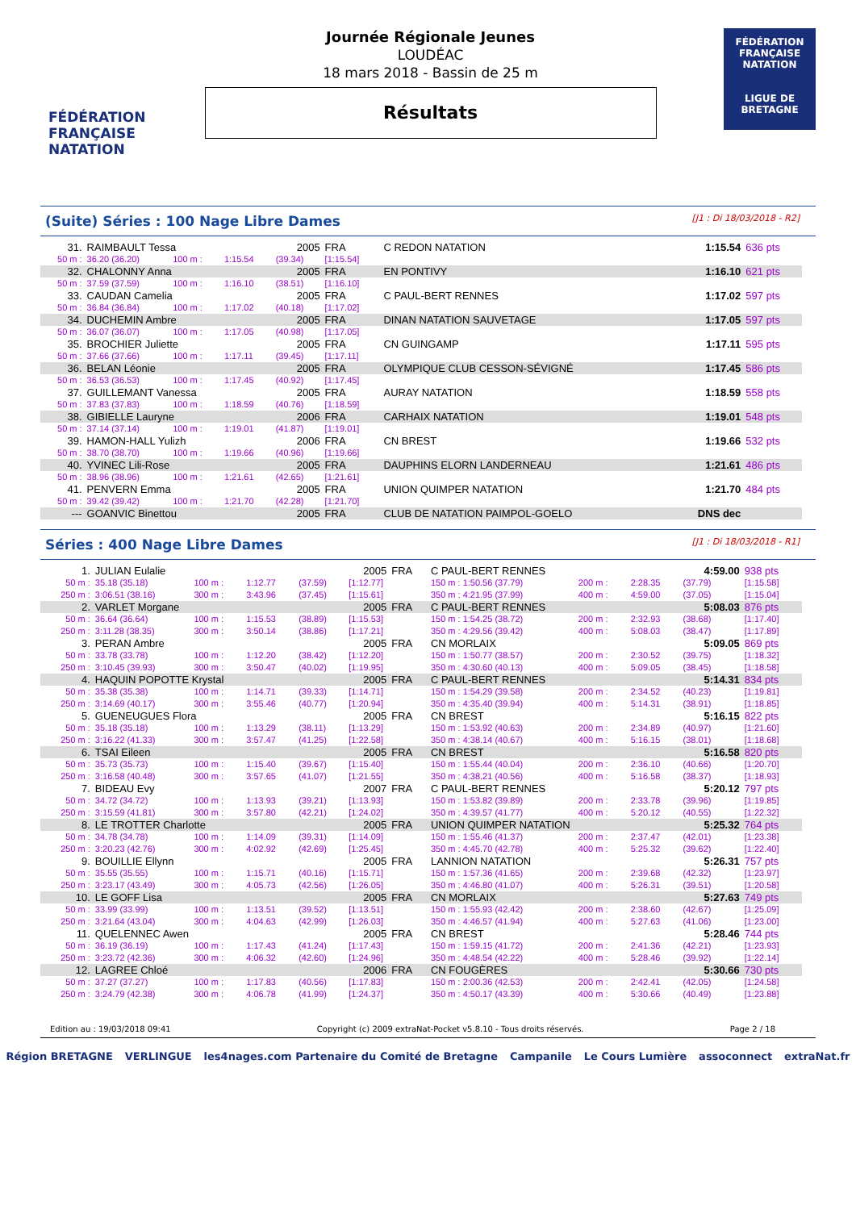FÉDÉRATION FRANÇAISE NATATION
Journée Régionale Jeunes
LOUDÉAC
18 mars 2018 - Bassin de 25 m
Résultats
FÉDÉRATION FRANÇAISE NATATION
LIGUE DE BRETAGNE
(Suite) Séries : 100 Nage Libre Dames [J1 : Di 18/03/2018 - R2]
| 31. | RAIMBAULT Tessa | | | 2005 | FRA | C REDON NATATION | 1:15.54 | 636 pts |
| 50 m : | 36.20 (36.20) | 100 m : | 1:15.54 | (39.34) | [1:15.54] | | | |
| 32. | CHALONNY Anna | | | 2005 | FRA | EN PONTIVY | 1:16.10 | 621 pts |
| 50 m : | 37.59 (37.59) | 100 m : | 1:16.10 | (38.51) | [1:16.10] | | | |
| 33. | CAUDAN Camelia | | | 2005 | FRA | C PAUL-BERT RENNES | 1:17.02 | 597 pts |
| 50 m : | 36.84 (36.84) | 100 m : | 1:17.02 | (40.18) | [1:17.02] | | | |
| 34. | DUCHEMIN Ambre | | | 2005 | FRA | DINAN NATATION SAUVETAGE | 1:17.05 | 597 pts |
| 50 m : | 36.07 (36.07) | 100 m : | 1:17.05 | (40.98) | [1:17.05] | | | |
| 35. | BROCHIER Juliette | | | 2005 | FRA | CN GUINGAMP | 1:17.11 | 595 pts |
| 50 m : | 37.66 (37.66) | 100 m : | 1:17.11 | (39.45) | [1:17.11] | | | |
| 36. | BELAN Léonie | | | 2005 | FRA | OLYMPIQUE CLUB CESSON-SÉVIGNÉ | 1:17.45 | 586 pts |
| 50 m : | 36.53 (36.53) | 100 m : | 1:17.45 | (40.92) | [1:17.45] | | | |
| 37. | GUILLEMANT Vanessa | | | 2005 | FRA | AURAY NATATION | 1:18.59 | 558 pts |
| 50 m : | 37.83 (37.83) | 100 m : | 1:18.59 | (40.76) | [1:18.59] | | | |
| 38. | GIBIELLE Lauryne | | | 2006 | FRA | CARHAIX NATATION | 1:19.01 | 548 pts |
| 50 m : | 37.14 (37.14) | 100 m : | 1:19.01 | (41.87) | [1:19.01] | | | |
| 39. | HAMON-HALL Yulizh | | | 2006 | FRA | CN BREST | 1:19.66 | 532 pts |
| 50 m : | 38.70 (38.70) | 100 m : | 1:19.66 | (40.96) | [1:19.66] | | | |
| 40. | YVINEC Lili-Rose | | | 2005 | FRA | DAUPHINS ELORN LANDERNEAU | 1:21.61 | 486 pts |
| 50 m : | 38.96 (38.96) | 100 m : | 1:21.61 | (42.65) | [1:21.61] | | | |
| 41. | PENVERN Emma | | | 2005 | FRA | UNION QUIMPER NATATION | 1:21.70 | 484 pts |
| 50 m : | 39.42 (39.42) | 100 m : | 1:21.70 | (42.28) | [1:21.70] | | | |
| --- | GOANVIC Binettou | | | 2005 | FRA | CLUB DE NATATION PAIMPOL-GOELO | DNS dec | |
Séries : 400 Nage Libre Dames [J1 : Di 18/03/2018 - R1]
| 1. | JULIAN Eulalie | | | | 2005 | FRA | C PAUL-BERT RENNES | | | 4:59.00 | 938 pts |
| 50 m : | 35.18 (35.18) | 100 m : | 1:12.77 | (37.59) | [1:12.77] | | 150 m : 1:50.56 (37.79) | 200 m : | 2:28.35 | (37.79) | [1:15.58] |
| 250 m : | 3:06.51 (38.16) | 300 m : | 3:43.96 | (37.45) | [1:15.61] | | 350 m : 4:21.95 (37.99) | 400 m : | 4:59.00 | (37.05) | [1:15.04] |
| 2. | VARLET Morgane | | | | 2005 | FRA | C PAUL-BERT RENNES | | | 5:08.03 | 876 pts |
| 50 m : | 36.64 (36.64) | 100 m : | 1:15.53 | (38.89) | [1:15.53] | | 150 m : 1:54.25 (38.72) | 200 m : | 2:32.93 | (38.68) | [1:17.40] |
| 250 m : | 3:11.28 (38.35) | 300 m : | 3:50.14 | (38.86) | [1:17.21] | | 350 m : 4:29.56 (39.42) | 400 m : | 5:08.03 | (38.47) | [1:17.89] |
| 3. | PERAN Ambre | | | | 2005 | FRA | CN MORLAIX | | | 5:09.05 | 869 pts |
| 50 m : | 33.78 (33.78) | 100 m : | 1:12.20 | (38.42) | [1:12.20] | | 150 m : 1:50.77 (38.57) | 200 m : | 2:30.52 | (39.75) | [1:18.32] |
| 250 m : | 3:10.45 (39.93) | 300 m : | 3:50.47 | (40.02) | [1:19.95] | | 350 m : 4:30.60 (40.13) | 400 m : | 5:09.05 | (38.45) | [1:18.58] |
| 4. | HAQUIN POPOTTE Krystal | | | | 2005 | FRA | C PAUL-BERT RENNES | | | 5:14.31 | 834 pts |
| 50 m : | 35.38 (35.38) | 100 m : | 1:14.71 | (39.33) | [1:14.71] | | 150 m : 1:54.29 (39.58) | 200 m : | 2:34.52 | (40.23) | [1:19.81] |
| 250 m : | 3:14.69 (40.17) | 300 m : | 3:55.46 | (40.77) | [1:20.94] | | 350 m : 4:35.40 (39.94) | 400 m : | 5:14.31 | (38.91) | [1:18.85] |
| 5. | GUENEUGUES Flora | | | | 2005 | FRA | CN BREST | | | 5:16.15 | 822 pts |
| 50 m : | 35.18 (35.18) | 100 m : | 1:13.29 | (38.11) | [1:13.29] | | 150 m : 1:53.92 (40.63) | 200 m : | 2:34.89 | (40.97) | [1:21.60] |
| 250 m : | 3:16.22 (41.33) | 300 m : | 3:57.47 | (41.25) | [1:22.58] | | 350 m : 4:38.14 (40.67) | 400 m : | 5:16.15 | (38.01) | [1:18.68] |
| 6. | TSAI Eileen | | | | 2005 | FRA | CN BREST | | | 5:16.58 | 820 pts |
| 50 m : | 35.73 (35.73) | 100 m : | 1:15.40 | (39.67) | [1:15.40] | | 150 m : 1:55.44 (40.04) | 200 m : | 2:36.10 | (40.66) | [1:20.70] |
| 250 m : | 3:16.58 (40.48) | 300 m : | 3:57.65 | (41.07) | [1:21.55] | | 350 m : 4:38.21 (40.56) | 400 m : | 5:16.58 | (38.37) | [1:18.93] |
| 7. | BIDEAU Evy | | | | 2007 | FRA | C PAUL-BERT RENNES | | | 5:20.12 | 797 pts |
| 50 m : | 34.72 (34.72) | 100 m : | 1:13.93 | (39.21) | [1:13.93] | | 150 m : 1:53.82 (39.89) | 200 m : | 2:33.78 | (39.96) | [1:19.85] |
| 250 m : | 3:15.59 (41.81) | 300 m : | 3:57.80 | (42.21) | [1:24.02] | | 350 m : 4:39.57 (41.77) | 400 m : | 5:20.12 | (40.55) | [1:22.32] |
| 8. | LE TROTTER Charlotte | | | | 2005 | FRA | UNION QUIMPER NATATION | | | 5:25.32 | 764 pts |
| 50 m : | 34.78 (34.78) | 100 m : | 1:14.09 | (39.31) | [1:14.09] | | 150 m : 1:55.46 (41.37) | 200 m : | 2:37.47 | (42.01) | [1:23.38] |
| 250 m : | 3:20.23 (42.76) | 300 m : | 4:02.92 | (42.69) | [1:25.45] | | 350 m : 4:45.70 (42.78) | 400 m : | 5:25.32 | (39.62) | [1:22.40] |
| 9. | BOUILLIE Ellynn | | | | 2005 | FRA | LANNION NATATION | | | 5:26.31 | 757 pts |
| 50 m : | 35.55 (35.55) | 100 m : | 1:15.71 | (40.16) | [1:15.71] | | 150 m : 1:57.36 (41.65) | 200 m : | 2:39.68 | (42.32) | [1:23.97] |
| 250 m : | 3:23.17 (43.49) | 300 m : | 4:05.73 | (42.56) | [1:26.05] | | 350 m : 4:46.80 (41.07) | 400 m : | 5:26.31 | (39.51) | [1:20.58] |
| 10. | LE GOFF Lisa | | | | 2005 | FRA | CN MORLAIX | | | 5:27.63 | 749 pts |
| 50 m : | 33.99 (33.99) | 100 m : | 1:13.51 | (39.52) | [1:13.51] | | 150 m : 1:55.93 (42.42) | 200 m : | 2:38.60 | (42.67) | [1:25.09] |
| 250 m : | 3:21.64 (43.04) | 300 m : | 4:04.63 | (42.99) | [1:26.03] | | 350 m : 4:46.57 (41.94) | 400 m : | 5:27.63 | (41.06) | [1:23.00] |
| 11. | QUELENNEC Awen | | | | 2005 | FRA | CN BREST | | | 5:28.46 | 744 pts |
| 50 m : | 36.19 (36.19) | 100 m : | 1:17.43 | (41.24) | [1:17.43] | | 150 m : 1:59.15 (41.72) | 200 m : | 2:41.36 | (42.21) | [1:23.93] |
| 250 m : | 3:23.72 (42.36) | 300 m : | 4:06.32 | (42.60) | [1:24.96] | | 350 m : 4:48.54 (42.22) | 400 m : | 5:28.46 | (39.92) | [1:22.14] |
| 12. | LAGREE Chloé | | | | 2006 | FRA | CN FOUGÈRES | | | 5:30.66 | 730 pts |
| 50 m : | 37.27 (37.27) | 100 m : | 1:17.83 | (40.56) | [1:17.83] | | 150 m : 2:00.36 (42.53) | 200 m : | 2:42.41 | (42.05) | [1:24.58] |
| 250 m : | 3:24.79 (42.38) | 300 m : | 4:06.78 | (41.99) | [1:24.37] | | 350 m : 4:50.17 (43.39) | 400 m : | 5:30.66 | (40.49) | [1:23.88] |
Edition au : 19/03/2018 09:41 Copyright (c) 2009 extraNat-Pocket v5.8.10 - Tous droits réservés. Page 2 / 18
Région BRETAGNE VERLINGUE les4nages.com Partenaire du Comité de Bretagne Campanile Le Cours Lumière assoconnect extraNat.fr